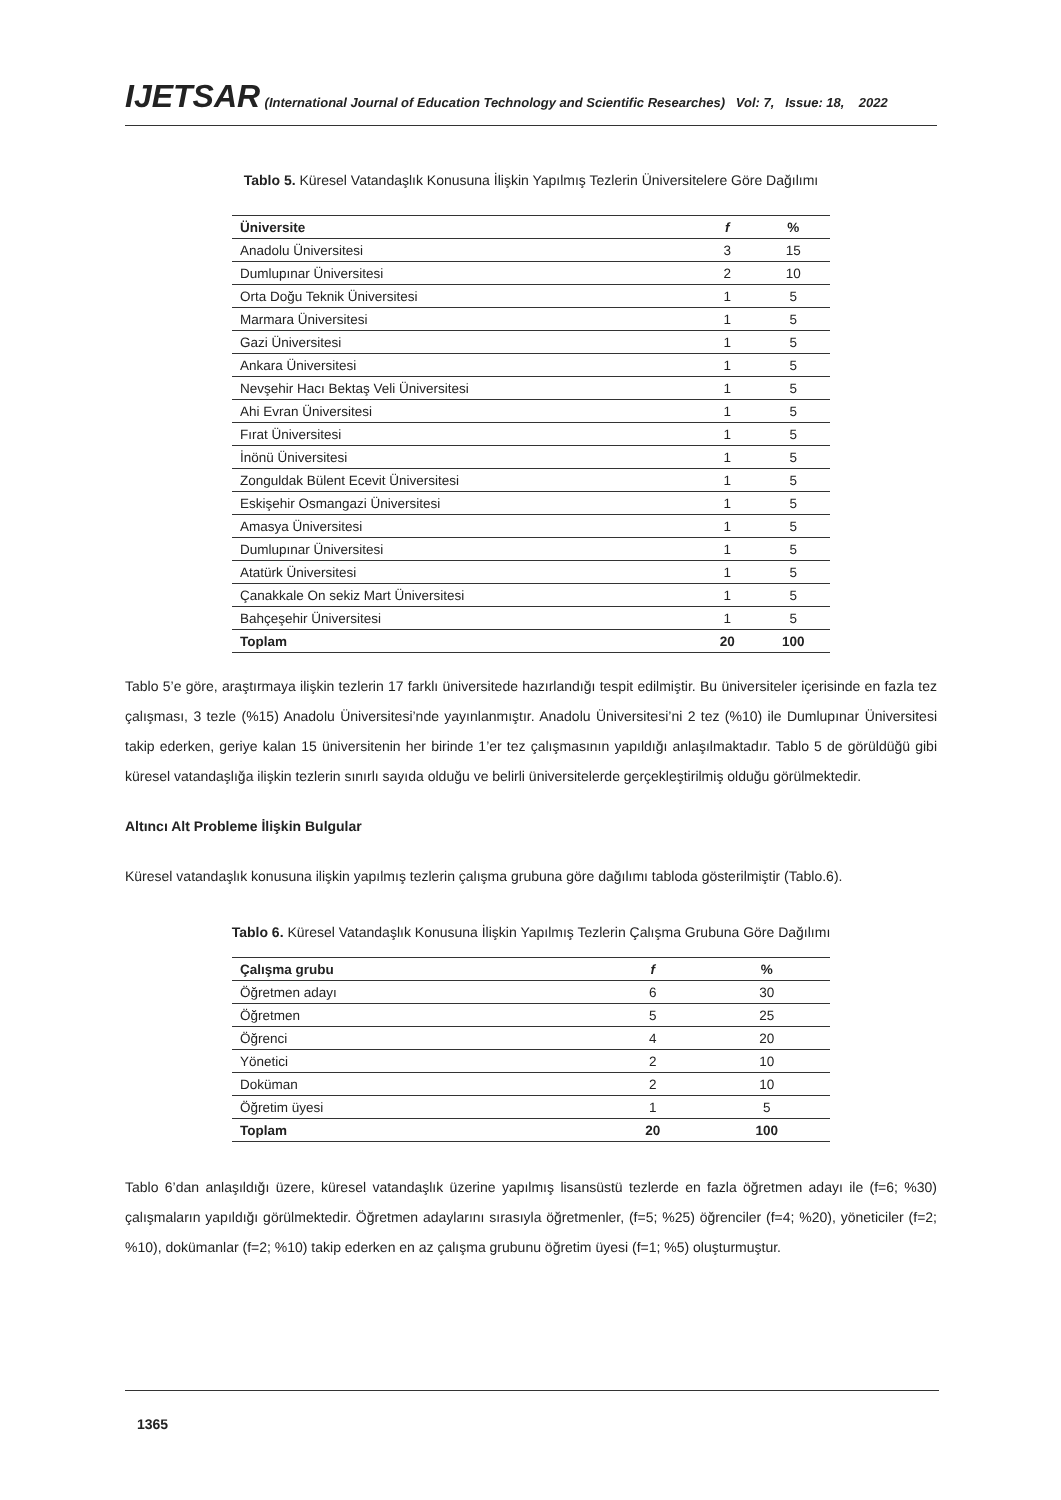IJETSAR (International Journal of Education Technology and Scientific Researches) Vol: 7, Issue: 18, 2022
Tablo 5. Küresel Vatandaşlık Konusuna İlişkin Yapılmış Tezlerin Üniversitelere Göre Dağılımı
| Üniversite | f | % |
| --- | --- | --- |
| Anadolu Üniversitesi | 3 | 15 |
| Dumlupınar Üniversitesi | 2 | 10 |
| Orta Doğu Teknik Üniversitesi | 1 | 5 |
| Marmara Üniversitesi | 1 | 5 |
| Gazi Üniversitesi | 1 | 5 |
| Ankara Üniversitesi | 1 | 5 |
| Nevşehir Hacı Bektaş Veli Üniversitesi | 1 | 5 |
| Ahi Evran Üniversitesi | 1 | 5 |
| Fırat Üniversitesi | 1 | 5 |
| İnönü Üniversitesi | 1 | 5 |
| Zonguldak Bülent Ecevit Üniversitesi | 1 | 5 |
| Eskişehir Osmangazi Üniversitesi | 1 | 5 |
| Amasya Üniversitesi | 1 | 5 |
| Dumlupınar Üniversitesi | 1 | 5 |
| Atatürk Üniversitesi | 1 | 5 |
| Çanakkale On sekiz Mart Üniversitesi | 1 | 5 |
| Bahçeşehir Üniversitesi | 1 | 5 |
| Toplam | 20 | 100 |
Tablo 5’e göre, araştırmaya ilişkin tezlerin 17 farklı üniversitede hazırlandığı tespit edilmiştir. Bu üniversiteler içerisinde en fazla tez çalışması, 3 tezle (%15) Anadolu Üniversitesi’nde yayınlanmıştır. Anadolu Üniversitesi’ni 2 tez (%10) ile Dumlupınar Üniversitesi takip ederken, geriye kalan 15 üniversitenin her birinde 1’er tez çalışmasının yapıldığı anlaşılmaktadır. Tablo 5 de görüldüğü gibi küresel vatandaşlığa ilişkin tezlerin sınırlı sayıda olduğu ve belirli üniversitelerde gerçekleştirilmiş olduğu görülmektedir.
Altıncı Alt Probleme İlişkin Bulgular
Küresel vatandaşlık konusuna ilişkin yapılmış tezlerin çalışma grubuna göre dağılımı tabloda gösterilmiştir (Tablo.6).
Tablo 6. Küresel Vatandaşlık Konusuna İlişkin Yapılmış Tezlerin Çalışma Grubuna Göre Dağılımı
| Çalışma grubu | f | % |
| --- | --- | --- |
| Öğretmen adayı | 6 | 30 |
| Öğretmen | 5 | 25 |
| Öğrenci | 4 | 20 |
| Yönetici | 2 | 10 |
| Doküman | 2 | 10 |
| Öğretim üyesi | 1 | 5 |
| Toplam | 20 | 100 |
Tablo 6’dan anlaşıldığı üzere, küresel vatandaşlık üzerine yapılmış lisansüstü tezlerde en fazla öğretmen adayı ile (f=6; %30) çalışmaların yapıldığı görülmektedir. Öğretmen adaylarını sırasıyla öğretmenler, (f=5; %25) öğrenciler (f=4; %20), yöneticiler (f=2; %10), dokümanlar (f=2; %10) takip ederken en az çalışma grubunu öğretim üyesi (f=1; %5) oluşturmuştur.
1365